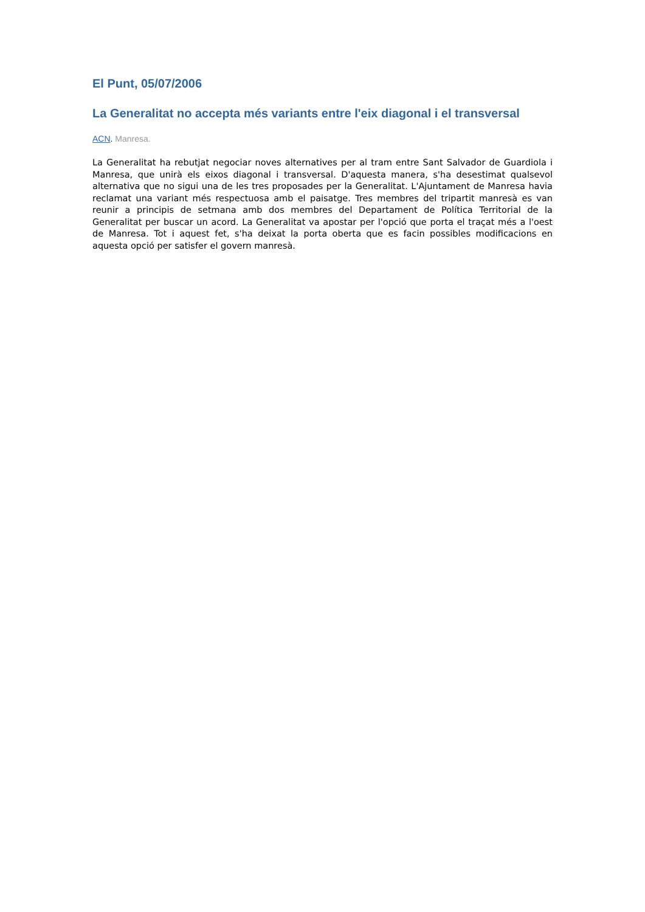El Punt, 05/07/2006
La Generalitat no accepta més variants entre l'eix diagonal i el transversal
ACN. Manresa.
La Generalitat ha rebutjat negociar noves alternatives per al tram entre Sant Salvador de Guardiola i Manresa, que unirà els eixos diagonal i transversal. D'aquesta manera, s'ha desestimat qualsevol alternativa que no sigui una de les tres proposades per la Generalitat. L'Ajuntament de Manresa havia reclamat una variant més respectuosa amb el paisatge. Tres membres del tripartit manresà es van reunir a principis de setmana amb dos membres del Departament de Política Territorial de la Generalitat per buscar un acord. La Generalitat va apostar per l'opció que porta el traçat més a l'oest de Manresa. Tot i aquest fet, s'ha deixat la porta oberta que es facin possibles modificacions en aquesta opció per satisfer el govern manresà.